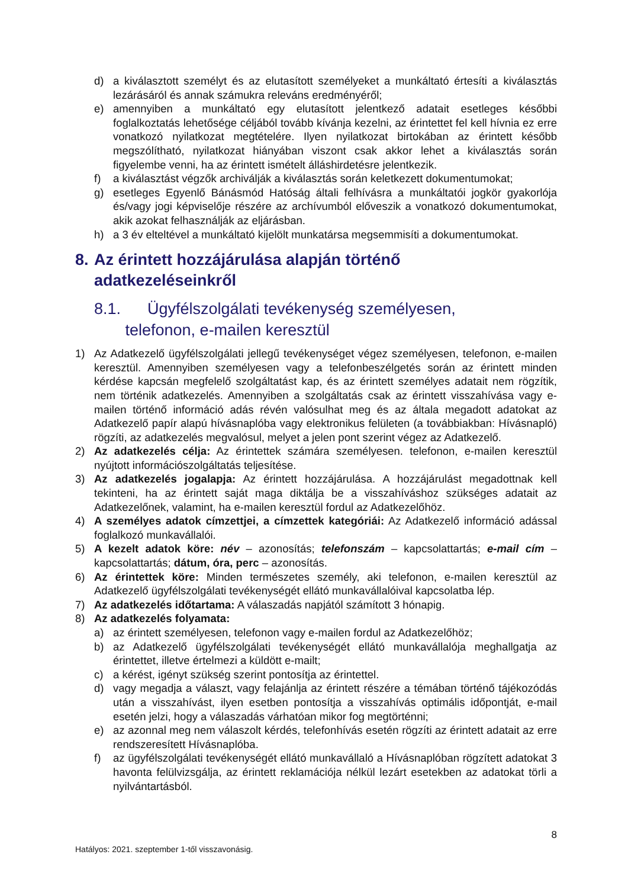d) a kiválasztott személyt és az elutasított személyeket a munkáltató értesíti a kiválasztás lezárásáról és annak számukra releváns eredményéről;
e) amennyiben a munkáltató egy elutasított jelentkező adatait esetleges későbbi foglalkoztatás lehetősége céljából tovább kívánja kezelni, az érintettet fel kell hívnia ez erre vonatkozó nyilatkozat megtételére. Ilyen nyilatkozat birtokában az érintett később megszólítható, nyilatkozat hiányában viszont csak akkor lehet a kiválasztás során figyelembe venni, ha az érintett ismételt álláshirdetésre jelentkezik.
f) a kiválasztást végzők archiválják a kiválasztás során keletkezett dokumentumokat;
g) esetleges Egyenlő Bánásmód Hatóság általi felhívásra a munkáltatói jogkör gyakorlója és/vagy jogi képviselője részére az archívumból előveszik a vonatkozó dokumentumokat, akik azokat felhasználják az eljárásban.
h) a 3 év elteltével a munkáltató kijelölt munkatársa megsemmisíti a dokumentumokat.
8. Az érintett hozzájárulása alapján történő
adatkezeléseinkről
8.1. Ügyfélszolgálati tevékenység személyesen,
telefonon, e-mailen keresztül
1) Az Adatkezelő ügyfélszolgálati jellegű tevékenységet végez személyesen, telefonon, e-mailen keresztül. Amennyiben személyesen vagy a telefonbeszélgetés során az érintett minden kérdése kapcsán megfelelő szolgáltatást kap, és az érintett személyes adatait nem rögzítik, nem történik adatkezelés. Amennyiben a szolgáltatás csak az érintett visszahívása vagy e-mailen történő információ adás révén valósulhat meg és az általa megadott adatokat az Adatkezelő papír alapú hívásnaplóba vagy elektronikus felületen (a továbbiakban: Hívásnapló) rögzíti, az adatkezelés megvalósul, melyet a jelen pont szerint végez az Adatkezelő.
2) Az adatkezelés célja: Az érintettek számára személyesen. telefonon, e-mailen keresztül nyújtott információszolgáltatás teljesítése.
3) Az adatkezelés jogalapja: Az érintett hozzájárulása. A hozzájárulást megadottnak kell tekinteni, ha az érintett saját maga diktálja be a visszahíváshoz szükséges adatait az Adatkezelőnek, valamint, ha e-mailen keresztül fordul az Adatkezelőhöz.
4) A személyes adatok címzettjei, a címzettek kategóriái: Az Adatkezelő információ adással foglalkozó munkavállalói.
5) A kezelt adatok köre: név – azonosítás; telefonszám – kapcsolattartás; e-mail cím – kapcsolattartás; dátum, óra, perc – azonosítás.
6) Az érintettek köre: Minden természetes személy, aki telefonon, e-mailen keresztül az Adatkezelő ügyfélszolgálati tevékenységét ellátó munkavállalóival kapcsolatba lép.
7) Az adatkezelés időtartama: A válaszadás napjától számított 3 hónapig.
8) Az adatkezelés folyamata:
a) az érintett személyesen, telefonon vagy e-mailen fordul az Adatkezelőhöz;
b) az Adatkezelő ügyfélszolgálati tevékenységét ellátó munkavállalója meghallgatja az érintettet, illetve értelmezi a küldött e-mailt;
c) a kérést, igényt szükség szerint pontosítja az érintettel.
d) vagy megadja a választ, vagy felajánlja az érintett részére a témában történő tájékozódás után a visszahívást, ilyen esetben pontosítja a visszahívás optimális időpontját, e-mail esetén jelzi, hogy a válaszadás várhatóan mikor fog megtörténni;
e) az azonnal meg nem válaszolt kérdés, telefonhívás esetén rögzíti az érintett adatait az erre rendszeresített Hívásnaplóba.
f) az ügyfélszolgálati tevékenységét ellátó munkavállaló a Hívásnaplóban rögzített adatokat 3 havonta felülvizsgálja, az érintett reklamációja nélkül lezárt esetekben az adatokat törli a nyilvántartásból.
8
Hatályos: 2021. szeptember 1-től visszavonásig.